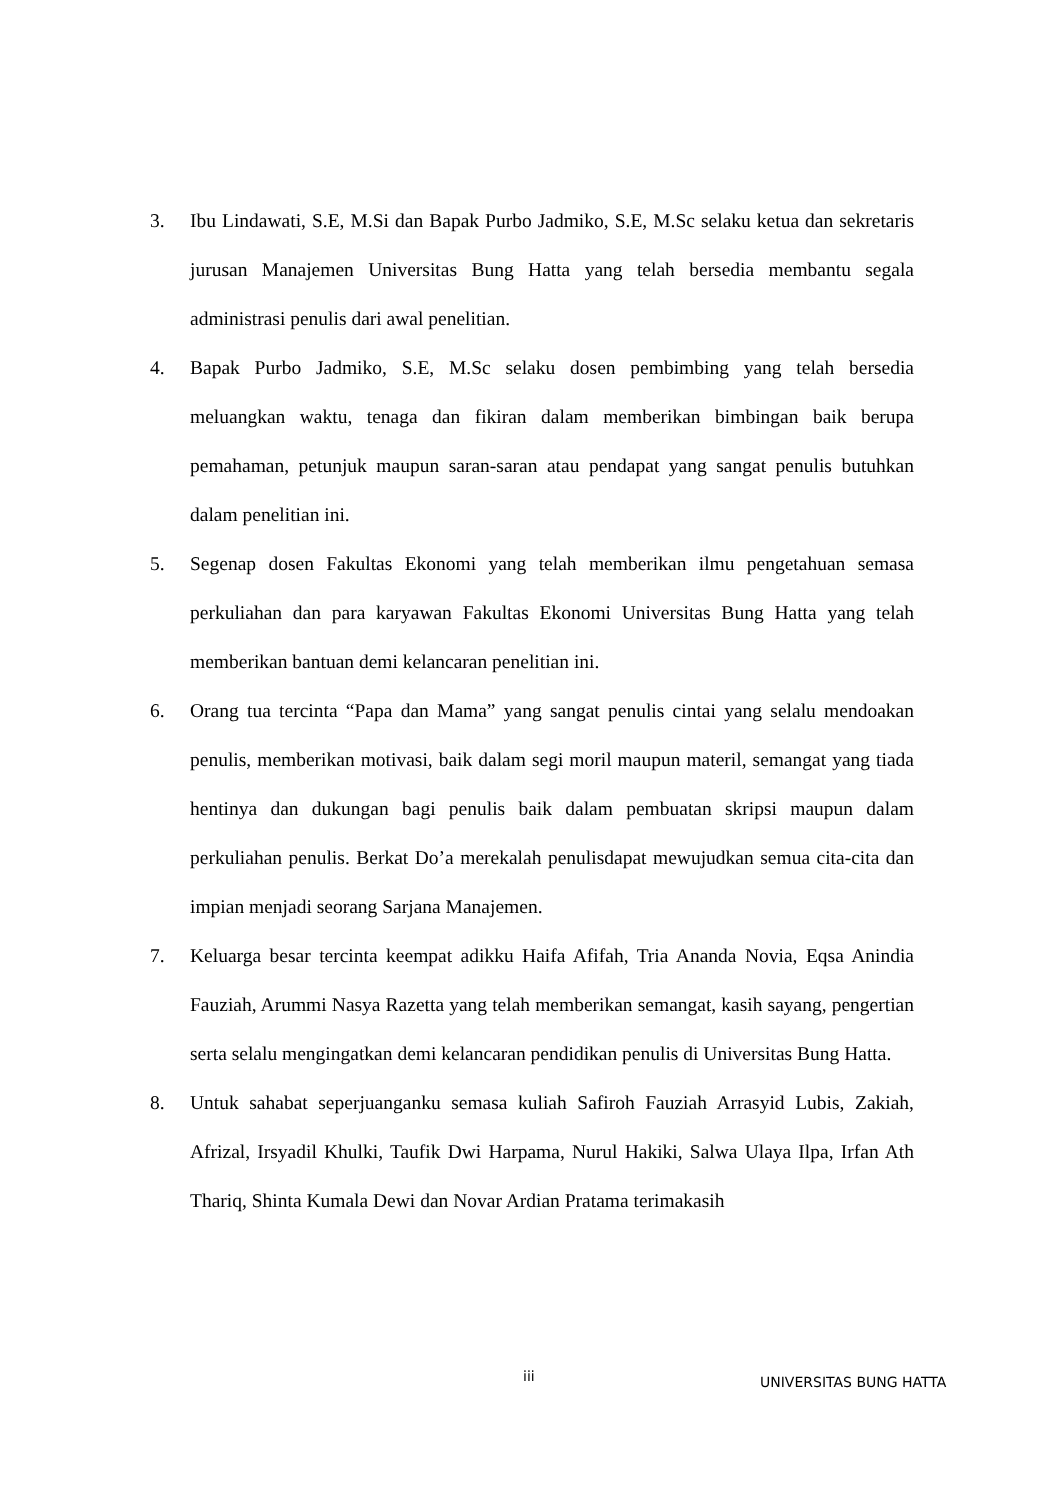3. Ibu Lindawati, S.E, M.Si dan Bapak Purbo Jadmiko, S.E, M.Sc selaku ketua dan sekretaris jurusan Manajemen Universitas Bung Hatta yang telah bersedia membantu segala administrasi penulis dari awal penelitian.
4. Bapak Purbo Jadmiko, S.E, M.Sc selaku dosen pembimbing yang telah bersedia meluangkan waktu, tenaga dan fikiran dalam memberikan bimbingan baik berupa pemahaman, petunjuk maupun saran-saran atau pendapat yang sangat penulis butuhkan dalam penelitian ini.
5. Segenap dosen Fakultas Ekonomi yang telah memberikan ilmu pengetahuan semasa perkuliahan dan para karyawan Fakultas Ekonomi Universitas Bung Hatta yang telah memberikan bantuan demi kelancaran penelitian ini.
6. Orang tua tercinta “Papa dan Mama” yang sangat penulis cintai yang selalu mendoakan penulis, memberikan motivasi, baik dalam segi moril maupun materil, semangat yang tiada hentinya dan dukungan bagi penulis baik dalam pembuatan skripsi maupun dalam perkuliahan penulis. Berkat Do’a merekalah penulisdapat mewujudkan semua cita-cita dan impian menjadi seorang Sarjana Manajemen.
7. Keluarga besar tercinta keempat adikku Haifa Afifah, Tria Ananda Novia, Eqsa Anindia Fauziah, Arummi Nasya Razetta yang telah memberikan semangat, kasih sayang, pengertian serta selalu mengingatkan demi kelancaran pendidikan penulis di Universitas Bung Hatta.
8. Untuk sahabat seperjuanganku semasa kuliah Safiroh Fauziah Arrasyid Lubis, Zakiah, Afrizal, Irsyadil Khulki, Taufik Dwi Harpama, Nurul Hakiki, Salwa Ulaya Ilpa, Irfan Ath Thariq, Shinta Kumala Dewi dan Novar Ardian Pratama terimakasih
iii UNIVERSITAS BUNG HATTA